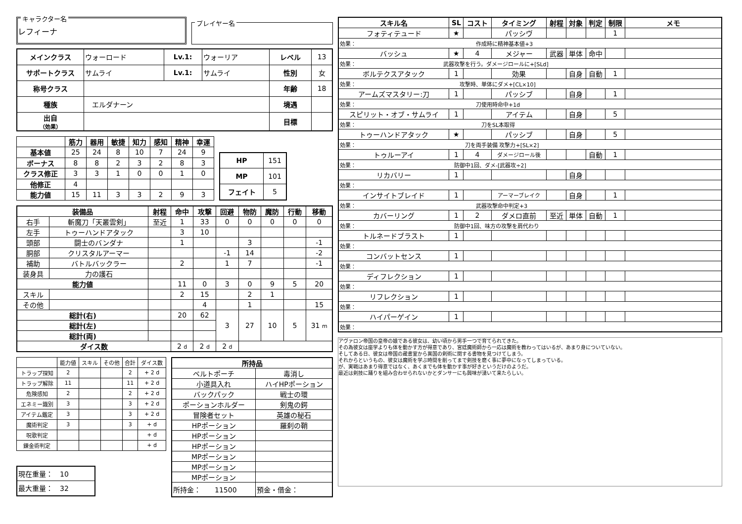キャラクター名
レフィーナ
プレイヤー名
| メインクラス | ウォーロード | Lv.1: | ウォーリア | レベル | 13 |
| サポートクラス | サムライ | Lv.1: | サムライ | 性別 | 女 |
| 称号クラス | | | | 年齢 | 18 |
| 種族 | エルダナーン | | | 境遇 | |
| 出自 （効果） | | | | 目標 | |
| | 筋力 | 器用 | 敏捷 | 知力 | 感知 | 精神 | 幸運 |
| 基本値 | 25 | 24 | 8 | 10 | 7 | 24 | 9 |
| ボーナス | 8 | 8 | 2 | 3 | 2 | 8 | 3 |
| クラス修正 | 3 | 3 | 1 | 0 | 0 | 1 | 0 |
| 他修正 | 4 | | | | | | |
| 能力値 | 15 | 11 | 3 | 3 | 2 | 9 | 3 |
| HP | 151 |
| MP | 101 |
| フェイト | 5 |
| 装備品 | | 射程 | 命中 | 攻撃 | 回避 | 物防 | 魔防 | 行動 | 移動 |
| --- | --- | --- | --- | --- | --- | --- | --- | --- | --- |
| 右手 | 斬魔刀「天叢雲剣」 | 至近 | 1 | 33 | 0 | 0 | 0 | 0 | 0 |
| 左手 | トゥーハンドアタック | | 3 | 10 | | | | | |
| 頭部 | 闘士のバンダナ | | 1 | | | 3 | | | -1 |
| 胴部 | クリスタルアーマー | | | | -1 | 14 | | | -2 |
| 補助 | バトルバックラー | | 2 | | 1 | 7 | | | -1 |
| 装身具 | 力の護石 | | | | | | | | |
| 能力値 | | | 11 | 0 | 3 | 0 | 9 | 5 | 20 |
| スキル | | | 2 | 15 | | 2 | 1 | | |
| その他 | | | | 4 | | 1 | | | 15 |
| 総計(右) | | | 20 | 62 | 3 | 27 | 10 | 5 | 31 m |
| 総計(左) | | | | | | | | | |
| 総計(両) | | | | | | | | | |
| ダイス数 | | | 2 d | 2 d | 2 d | | | | |
| | 能力値 | スキル | その他 | 合計 | ダイス数 |
| トラップ探知 | 2 | | | 2 | + 2 d |
| トラップ解除 | 11 | | | 11 | + 2 d |
| 危険感知 | 2 | | | 2 | + 2 d |
| エネミー識別 | 3 | | | 3 | + 2 d |
| アイテム鑑定 | 3 | | | 3 | + 2 d |
| 魔術判定 | 3 | | | 3 | + d |
| 呪歌判定 | | | | | + d |
| 錬金術判定 | | | | | + d |
| 現在重量： 10 |
| 最大重量： 32 |
| 所持品 | |
| --- | --- |
| ベルトポーチ | 毒消し |
| 小道具入れ | ハイHPポーション |
| バックパック | 戦士の環 |
| ポーションホルダー | 剣鬼の鍔 |
| 冒険者セット | 英雄の秘石 |
| HPポーション | 羅刹の鞘 |
| HPポーション | |
| HPポーション | |
| MPポーション | |
| MPポーション | |
| MPポーション | |
| 所持金： 11500 | 預金・借金： |
| スキル名 | SL | コスト | タイミング | 射程 | 対象 | 判定 | 制限 | メモ |
| --- | --- | --- | --- | --- | --- | --- | --- | --- |
| フォティテュード | ★ | | パッシヴ | | | | 1 | |
| 効果： 作成時に精神基本値+3 | | | | | | | | |
| バッシュ | ★ | 4 | メジャー | 武器 | 単体 | 命中 | | |
| 効果： 武器攻撃を行う。ダメージロールに+[SLd] | | | | | | | | |
| ボルテクスアタック | 1 | | 効果 | | 自身 | 自動 | 1 | |
| 効果： 攻撃時、単体にダメ+[CL×10] | | | | | | | | |
| アームズマスタリー:刀 | 1 | | パッシブ | | 自身 | | 1 | |
| 効果： 刀使用時命中+1d | | | | | | | | |
| スピリット・オブ・サムライ | 1 | | アイテム | | 自身 | | 5 | |
| 効果： 刀をSL本取得 | | | | | | | | |
| トゥーハンドアタック | ★ | | パッシブ | | 自身 | | 5 | |
| 効果： 刀を両手装備 攻撃力+[SL×2] | | | | | | | | |
| トゥルーアイ | 1 | 4 | ダメージロール後 | | | 自動 | 1 | |
| 効果： 防御中1回、ダメ-[武器攻÷2] | | | | | | | | |
| リカバリー | 1 | | | | 自身 | | | |
| 効果： | | | | | | | | |
| インサイトブレイド | 1 | | アーマーブレイク | | 自身 | | 1 | |
| 効果： 武器攻撃命中判定+3 | | | | | | | | |
| カバーリング | 1 | 2 | ダメロ直前 | 至近 | 単体 | 自動 | 1 | |
| 効果： 防御中1回、味方の攻撃を肩代わり | | | | | | | | |
| トルネードブラスト | 1 | | | | | | | |
| 効果： | | | | | | | | |
| コンバットセンス | 1 | | | | | | | |
| 効果： | | | | | | | | |
| ディフレクション | 1 | | | | | | | |
| 効果： | | | | | | | | |
| リフレクション | 1 | | | | | | | |
| 効果： | | | | | | | | |
| ハイパーゲイン | 1 | | | | | | | |
| 効果： | | | | | | | | |
アヴァロン帝国の皇帝の娘である彼女は、幼い頃から男手一つで育てられてきた。
その為彼女は座学よりも体を動かす方が得意であり、宮廷魔術師から一応は魔術を教わってはいるが、あまり身についていない。
そしてある日、彼女は帝国の蔵書室から異国の剣術に関する書物を見つけてしまう。
それからというもの、彼女は魔術を学ぶ時間を削ってまで剣技を磨く事に夢中になってしまっている。
が、実戦はあまり得意ではなく、あくまでも体を動かす事が好きというだけのようだ。
最近は剣技に踊りを組み合わせられないかとダンサーにも興味が湧いて来たらしい。